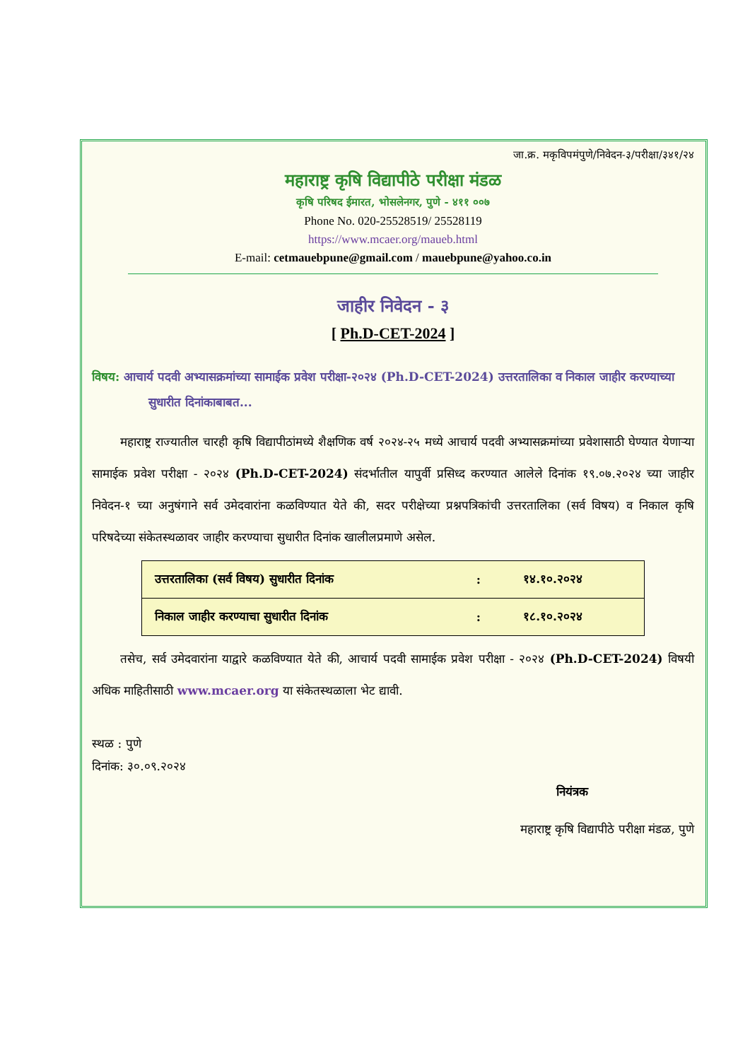जा.क्र. मकृविपमंपुणे/निवेदन-३/परीक्षा/३४१/२४
महाराष्ट्र कृषि विद्यापीठे परीक्षा मंडळ
कृषि परिषद ईमारत, भोसलेनगर, पुणे - ४११ ००७
Phone No. 020-25528519/ 25528119
https://www.mcaer.org/maueb.html
E-mail: cetmauebpune@gmail.com / mauebpune@yahoo.co.in
जाहीर निवेदन - ३
[ Ph.D-CET-2024 ]
विषय: आचार्य पदवी अभ्यासक्रमांच्या सामाईक प्रवेश परीक्षा-२०२४ (Ph.D-CET-2024) उत्तरतालिका व निकाल जाहीर करण्याच्या सुधारीत दिनांकाबाबत...
महाराष्ट्र राज्यातील चारही कृषि विद्यापीठांमध्ये शैक्षणिक वर्ष २०२४-२५ मध्ये आचार्य पदवी अभ्यासक्रमांच्या प्रवेशासाठी घेण्यात येणाऱ्या सामाईक प्रवेश परीक्षा - २०२४ (Ph.D-CET-2024) संदर्भातील यापुर्वी प्रसिध्द करण्यात आलेले दिनांक १९.०७.२०२४ च्या जाहीर निवेदन-१ च्या अनुषंगाने सर्व उमेदवारांना कळविण्यात येते की, सदर परीक्षेच्या प्रश्नपत्रिकांची उत्तरतालिका (सर्व विषय) व निकाल कृषि परिषदेच्या संकेतस्थळावर जाहीर करण्याचा सुधारीत दिनांक खालीलप्रमाणे असेल.
| उत्तरतालिका (सर्व विषय) सुधारीत दिनांक | : | १४.१०.२०२४ |
| निकाल जाहीर करण्याचा सुधारीत दिनांक | : | १८.१०.२०२४ |
तसेच, सर्व उमेदवारांना याद्वारे कळविण्यात येते की, आचार्य पदवी सामाईक प्रवेश परीक्षा - २०२४ (Ph.D-CET-2024) विषयी अधिक माहितीसाठी www.mcaer.org या संकेतस्थळाला भेट द्यावी.
स्थळ : पुणे
दिनांक: ३०.०९.२०२४
नियंत्रक
महाराष्ट्र कृषि विद्यापीठे परीक्षा मंडळ, पुणे